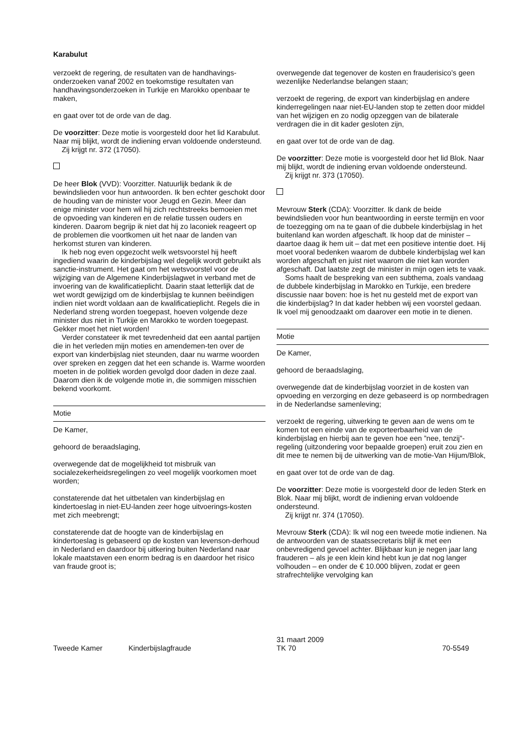Karabulut
verzoekt de regering, de resultaten van de handhavings-onderzoeken vanaf 2002 en toekomstige resultaten van handhavingsonderzoeken in Turkije en Marokko openbaar te maken,
en gaat over tot de orde van de dag.
De voorzitter: Deze motie is voorgesteld door het lid Karabulut. Naar mij blijkt, wordt de indiening ervan voldoende ondersteund.
Zij krijgt nr. 372 (17050).
De heer Blok (VVD): Voorzitter. Natuurlijk bedank ik de bewindslieden voor hun antwoorden. Ik ben echter geschokt door de houding van de minister voor Jeugd en Gezin. Meer dan enige minister voor hem wil hij zich rechtstreeks bemoeien met de opvoeding van kinderen en de relatie tussen ouders en kinderen. Daarom begrijp ik niet dat hij zo laconiek reageert op de problemen die voortkomen uit het naar de landen van herkomst sturen van kinderen.
Ik heb nog even opgezocht welk wetsvoorstel hij heeft ingediend waarin de kinderbijslag wel degelijk wordt gebruikt als sanctie-instrument. Het gaat om het wetsvoorstel voor de wijziging van de Algemene Kinderbijslagwet in verband met de invoering van de kwalificatieplicht. Daarin staat letterlijk dat de wet wordt gewijzigd om de kinderbijslag te kunnen beëindigen indien niet wordt voldaan aan de kwalificatieplicht. Regels die in Nederland streng worden toegepast, hoeven volgende deze minister dus niet in Turkije en Marokko te worden toegepast. Gekker moet het niet worden!
Verder constateer ik met tevredenheid dat een aantal partijen die in het verleden mijn moties en amendemen-ten over de export van kinderbijslag niet steunden, daar nu warme woorden over spreken en zeggen dat het een schande is. Warme woorden moeten in de politiek worden gevolgd door daden in deze zaal. Daarom dien ik de volgende motie in, die sommigen misschien bekend voorkomt.
Motie
De Kamer,
gehoord de beraadslaging,
overwegende dat de mogelijkheid tot misbruik van socialezekerheidsregelingen zo veel mogelijk voorkomen moet worden;
constaterende dat het uitbetalen van kinderbijslag en kindertoeslag in niet-EU-landen zeer hoge uitvoerings-kosten met zich meebrengt;
constaterende dat de hoogte van de kinderbijslag en kindertoeslag is gebaseerd op de kosten van levenson-derhoud in Nederland en daardoor bij uitkering buiten Nederland naar lokale maatstaven een enorm bedrag is en daardoor het risico van fraude groot is;
overwegende dat tegenover de kosten en frauderisico’s geen wezenlijke Nederlandse belangen staan;
verzoekt de regering, de export van kinderbijslag en andere kinderregelingen naar niet-EU-landen stop te zetten door middel van het wijzigen en zo nodig opzeggen van de bilaterale verdragen die in dit kader gesloten zijn,
en gaat over tot de orde van de dag.
De voorzitter: Deze motie is voorgesteld door het lid Blok. Naar mij blijkt, wordt de indiening ervan voldoende ondersteund.
Zij krijgt nr. 373 (17050).
Mevrouw Sterk (CDA): Voorzitter. Ik dank de beide bewindslieden voor hun beantwoording in eerste termijn en voor de toezegging om na te gaan of die dubbele kinderbijslag in het buitenland kan worden afgeschaft. Ik hoop dat de minister – daartoe daag ik hem uit – dat met een positieve intentie doet. Hij moet vooral bedenken waarom de dubbele kinderbijslag wel kan worden afgeschaft en juist niet waarom die niet kan worden afgeschaft. Dat laatste zegt de minister in mijn ogen iets te vaak.
Soms haalt de bespreking van een subthema, zoals vandaag de dubbele kinderbijslag in Marokko en Turkije, een bredere discussie naar boven: hoe is het nu gesteld met de export van die kinderbijslag? In dat kader hebben wij een voorstel gedaan. Ik voel mij genoodzaakt om daarover een motie in te dienen.
Motie
De Kamer,
gehoord de beraadslaging,
overwegende dat de kinderbijslag voorziet in de kosten van opvoeding en verzorging en deze gebaseerd is op normbedragen in de Nederlandse samenleving;
verzoekt de regering, uitwerking te geven aan de wens om te komen tot een einde van de exporteerbaarheid van de kinderbijslag en hierbij aan te geven hoe een ”nee, tenzij”-regeling (uitzondering voor bepaalde groepen) eruit zou zien en dit mee te nemen bij de uitwerking van de motie-Van Hijum/Blok,
en gaat over tot de orde van de dag.
De voorzitter: Deze motie is voorgesteld door de leden Sterk en Blok. Naar mij blijkt, wordt de indiening ervan voldoende ondersteund.
Zij krijgt nr. 374 (17050).
Mevrouw Sterk (CDA): Ik wil nog een tweede motie indienen. Na de antwoorden van de staatssecretaris blijf ik met een onbevredigend gevoel achter. Blijkbaar kun je negen jaar lang frauderen – als je een klein kind hebt kun je dat nog langer volhouden – en onder de € 10.000 blijven, zodat er geen strafrechtelijke vervolging kan
Tweede Kamer Kinderbijslagfraude 31 maart 2009
TK 70 70-5549